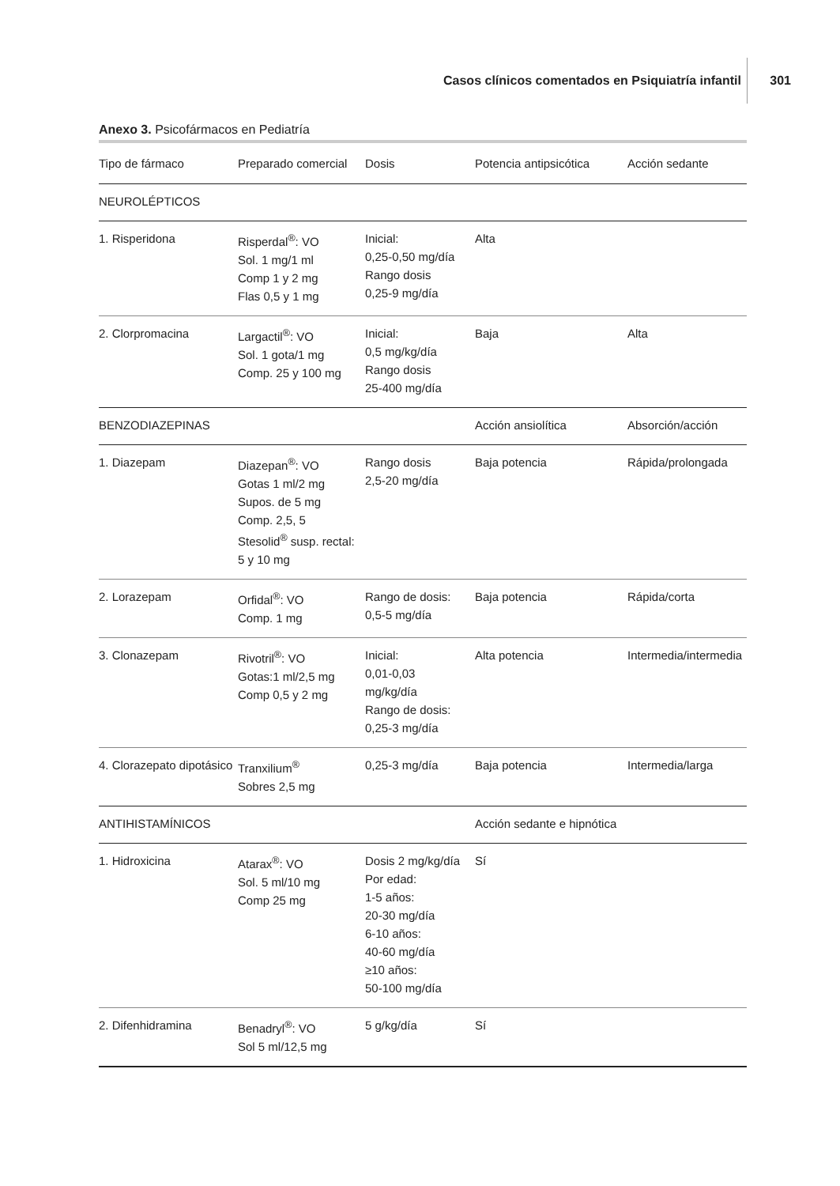Casos clínicos comentados en Psiquiatría infantil
301
Anexo 3. Psicofármacos en Pediatría
| Tipo de fármaco | Preparado comercial | Dosis | Potencia antipsicótica | Acción sedante |
| --- | --- | --- | --- | --- |
| NEUROLÉPTICOS | | | | |
| 1. Risperidona | Risperdal<sup>®</sup>: VO Sol. 1 mg/1 ml Comp 1 y 2 mg Flas 0,5 y 1 mg | Inicial: 0,25-0,50 mg/día Rango dosis 0,25-9 mg/día | Alta | |
| 2. Clorpromacina | Largactil<sup>®</sup>: VO Sol. 1 gota/1 mg Comp. 25 y 100 mg | Inicial: 0,5 mg/kg/día Rango dosis 25-400 mg/día | Baja | Alta |
| BENZODIAZEPINAS | | | Acción ansiolítica | Absorción/acción |
| 1. Diazepam | Diazepan<sup>®</sup>: VO Gotas 1 ml/2 mg Supos. de 5 mg Comp. 2,5, 5 Stesolid<sup>®</sup> susp. rectal: 5 y 10 mg | Rango dosis 2,5-20 mg/día | Baja potencia | Rápida/prolongada |
| 2. Lorazepam | Orfidal<sup>®</sup>: VO Comp. 1 mg | Rango de dosis: 0,5-5 mg/día | Baja potencia | Rápida/corta |
| 3. Clonazepam | Rivotril<sup>®</sup>: VO Gotas:1 ml/2,5 mg Comp 0,5 y 2 mg | Inicial: 0,01-0,03 mg/kg/día Rango de dosis: 0,25-3 mg/día | Alta potencia | Intermedia/intermedia |
| 4. Clorazepato dipotásico | Tranxilium<sup>®</sup> Sobres 2,5 mg | 0,25-3 mg/día | Baja potencia | Intermedia/larga |
| ANTIHISTAMÍNICOS | | | Acción sedante e hipnótica | |
| 1. Hidroxicina | Atarax<sup>®</sup>: VO Sol. 5 ml/10 mg Comp 25 mg | Dosis 2 mg/kg/día Por edad: 1-5 años: 20-30 mg/día 6-10 años: 40-60 mg/día ≥10 años: 50-100 mg/día | Sí | |
| 2. Difenhidramina | Benadryl<sup>®</sup>: VO Sol 5 ml/12,5 mg | 5 g/kg/día | Sí | |